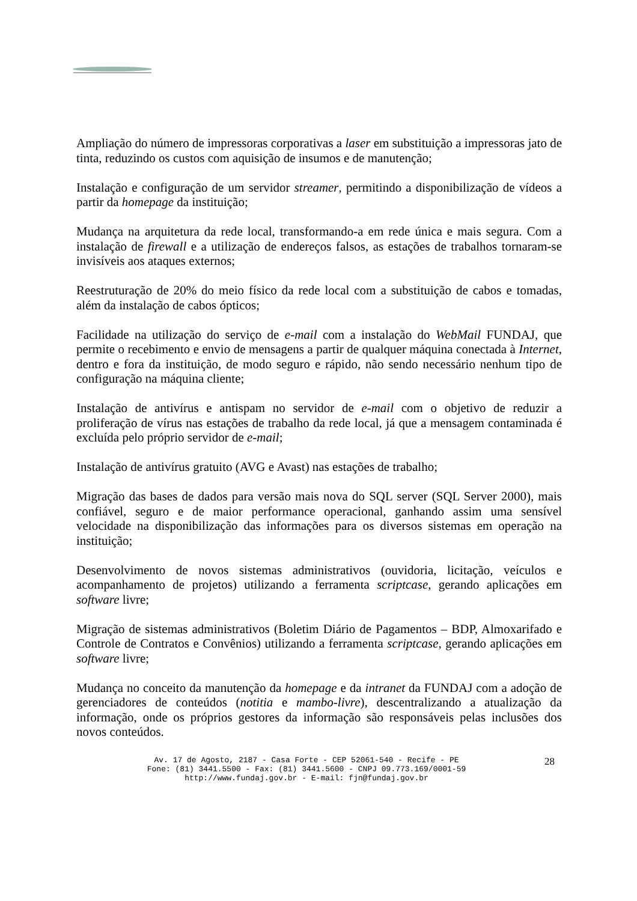Ampliação do número de impressoras corporativas a laser em substituição a impressoras jato de tinta, reduzindo os custos com aquisição de insumos e de manutenção;
Instalação e configuração de um servidor streamer, permitindo a disponibilização de vídeos a partir da homepage da instituição;
Mudança na arquitetura da rede local, transformando-a em rede única e mais segura. Com a instalação de firewall e a utilização de endereços falsos, as estações de trabalhos tornaram-se invisíveis aos ataques externos;
Reestruturação de 20% do meio físico da rede local com a substituição de cabos e tomadas, além da instalação de cabos ópticos;
Facilidade na utilização do serviço de e-mail com a instalação do WebMail FUNDAJ, que permite o recebimento e envio de mensagens a partir de qualquer máquina conectada à Internet, dentro e fora da instituição, de modo seguro e rápido, não sendo necessário nenhum tipo de configuração na máquina cliente;
Instalação de antivírus e antispam no servidor de e-mail com o objetivo de reduzir a proliferação de vírus nas estações de trabalho da rede local, já que a mensagem contaminada é excluída pelo próprio servidor de e-mail;
Instalação de antivírus gratuito (AVG e Avast) nas estações de trabalho;
Migração das bases de dados para versão mais nova do SQL server (SQL Server 2000), mais confiável, seguro e de maior performance operacional, ganhando assim uma sensível velocidade na disponibilização das informações para os diversos sistemas em operação na instituição;
Desenvolvimento de novos sistemas administrativos (ouvidoria, licitação, veículos e acompanhamento de projetos) utilizando a ferramenta scriptcase, gerando aplicações em software livre;
Migração de sistemas administrativos (Boletim Diário de Pagamentos – BDP, Almoxarifado e Controle de Contratos e Convênios) utilizando a ferramenta scriptcase, gerando aplicações em software livre;
Mudança no conceito da manutenção da homepage e da intranet da FUNDAJ com a adoção de gerenciadores de conteúdos (notitia e mambo-livre), descentralizando a atualização da informação, onde os próprios gestores da informação são responsáveis pelas inclusões dos novos conteúdos.
Av. 17 de Agosto, 2187 - Casa Forte - CEP 52061-540 - Recife - PE
Fone: (81) 3441.5500 - Fax: (81) 3441.5600 - CNPJ 09.773.169/0001-59
http://www.fundaj.gov.br - E-mail: fjn@fundaj.gov.br
28